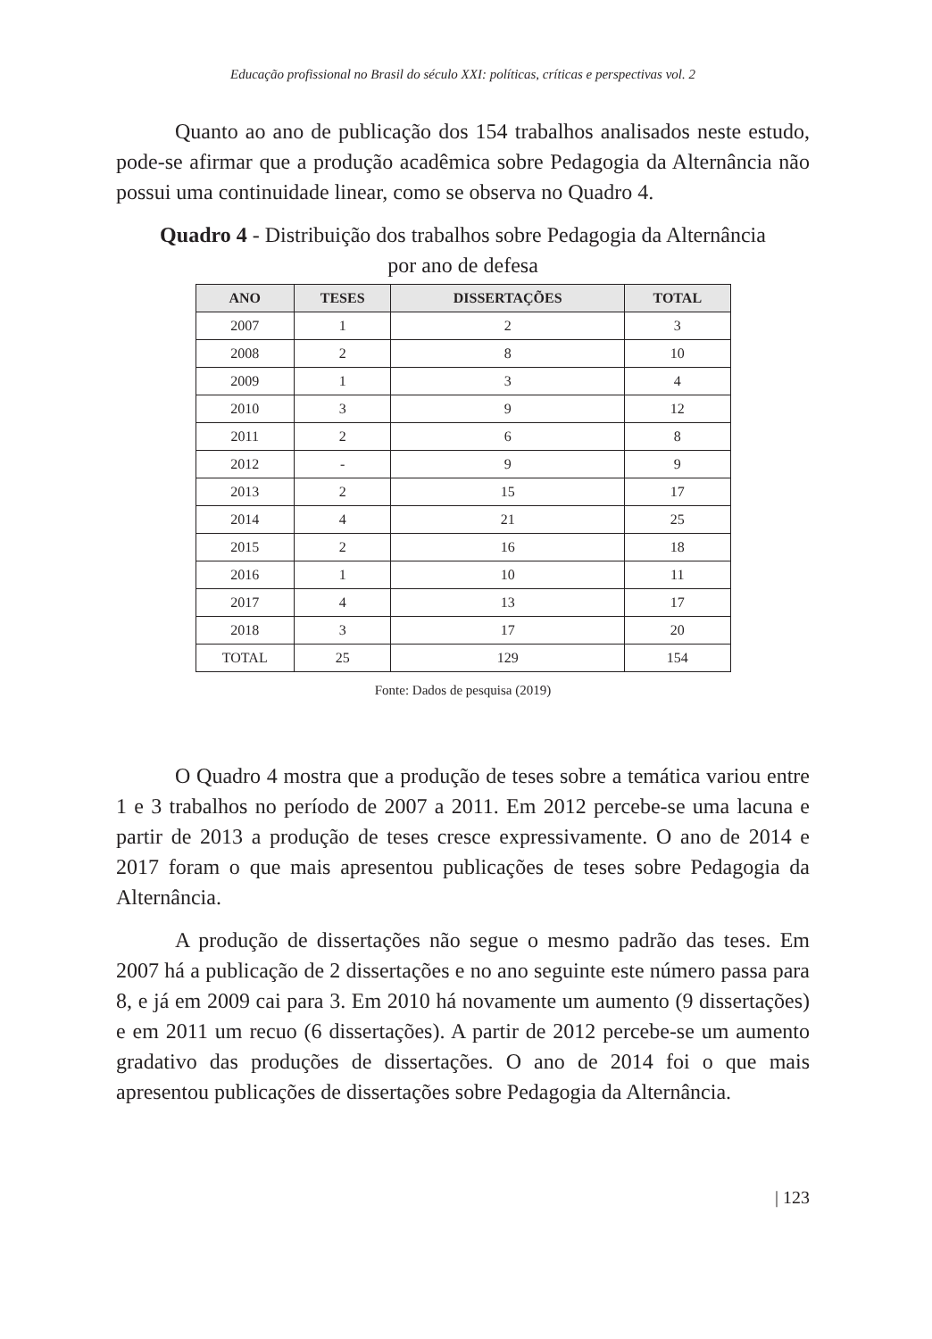Educação profissional no Brasil do século XXI: políticas, críticas e perspectivas vol. 2
Quanto ao ano de publicação dos 154 trabalhos analisados neste estudo, pode-se afirmar que a produção acadêmica sobre Pedagogia da Alternância não possui uma continuidade linear, como se observa no Quadro 4.
Quadro 4 - Distribuição dos trabalhos sobre Pedagogia da Alternância
por ano de defesa
| ANO | TESES | DISSERTAÇÕES | TOTAL |
| --- | --- | --- | --- |
| 2007 | 1 | 2 | 3 |
| 2008 | 2 | 8 | 10 |
| 2009 | 1 | 3 | 4 |
| 2010 | 3 | 9 | 12 |
| 2011 | 2 | 6 | 8 |
| 2012 | - | 9 | 9 |
| 2013 | 2 | 15 | 17 |
| 2014 | 4 | 21 | 25 |
| 2015 | 2 | 16 | 18 |
| 2016 | 1 | 10 | 11 |
| 2017 | 4 | 13 | 17 |
| 2018 | 3 | 17 | 20 |
| TOTAL | 25 | 129 | 154 |
Fonte: Dados de pesquisa (2019)
O Quadro 4 mostra que a produção de teses sobre a temática variou entre 1 e 3 trabalhos no período de 2007 a 2011. Em 2012 percebe-se uma lacuna e partir de 2013 a produção de teses cresce expressivamente. O ano de 2014 e 2017 foram o que mais apresentou publicações de teses sobre Pedagogia da Alternância.
A produção de dissertações não segue o mesmo padrão das teses. Em 2007 há a publicação de 2 dissertações e no ano seguinte este número passa para 8, e já em 2009 cai para 3. Em 2010 há novamente um aumento (9 dissertações) e em 2011 um recuo (6 dissertações). A partir de 2012 percebe-se um aumento gradativo das produções de dissertações. O ano de 2014 foi o que mais apresentou publicações de dissertações sobre Pedagogia da Alternância.
| 123